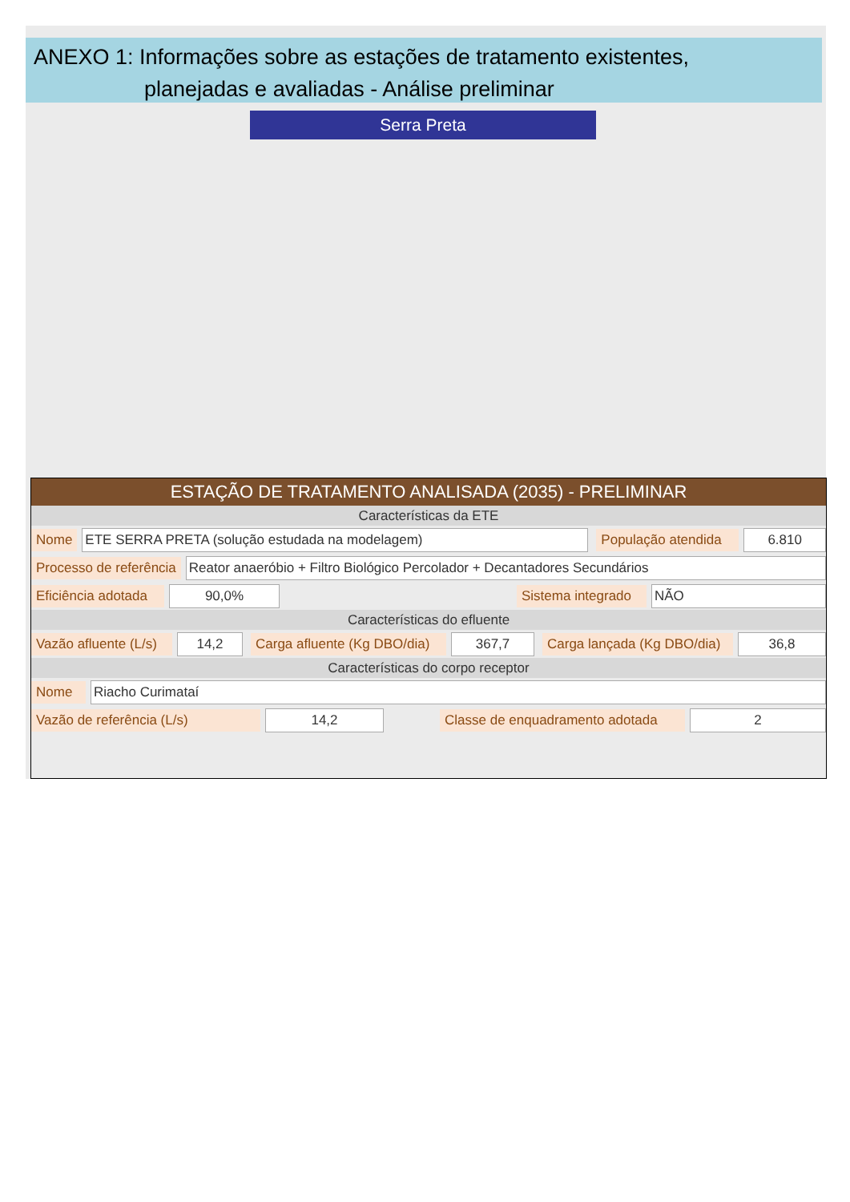ANEXO 1: Informações sobre as estações de tratamento existentes,
planejadas e avaliadas - Análise preliminar
Serra Preta
ESTAÇÃO DE TRATAMENTO ANALISADA (2035) - PRELIMINAR
Características da ETE
Nome ETE SERRA PRETA (solução estudada na modelagem) População atendida 6.810
Processo de referência Reator anaeróbio + Filtro Biológico Percolador + Decantadores Secundários
Eficiência adotada 90,0% Sistema integrado NÃO
Características do efluente
Vazão afluente (L/s) 14,2 Carga afluente (Kg DBO/dia) 367,7 Carga lançada (Kg DBO/dia) 36,8
Características do corpo receptor
Nome Riacho Curimataí
Vazão de referência (L/s) 14,2 Classe de enquadramento adotada 2